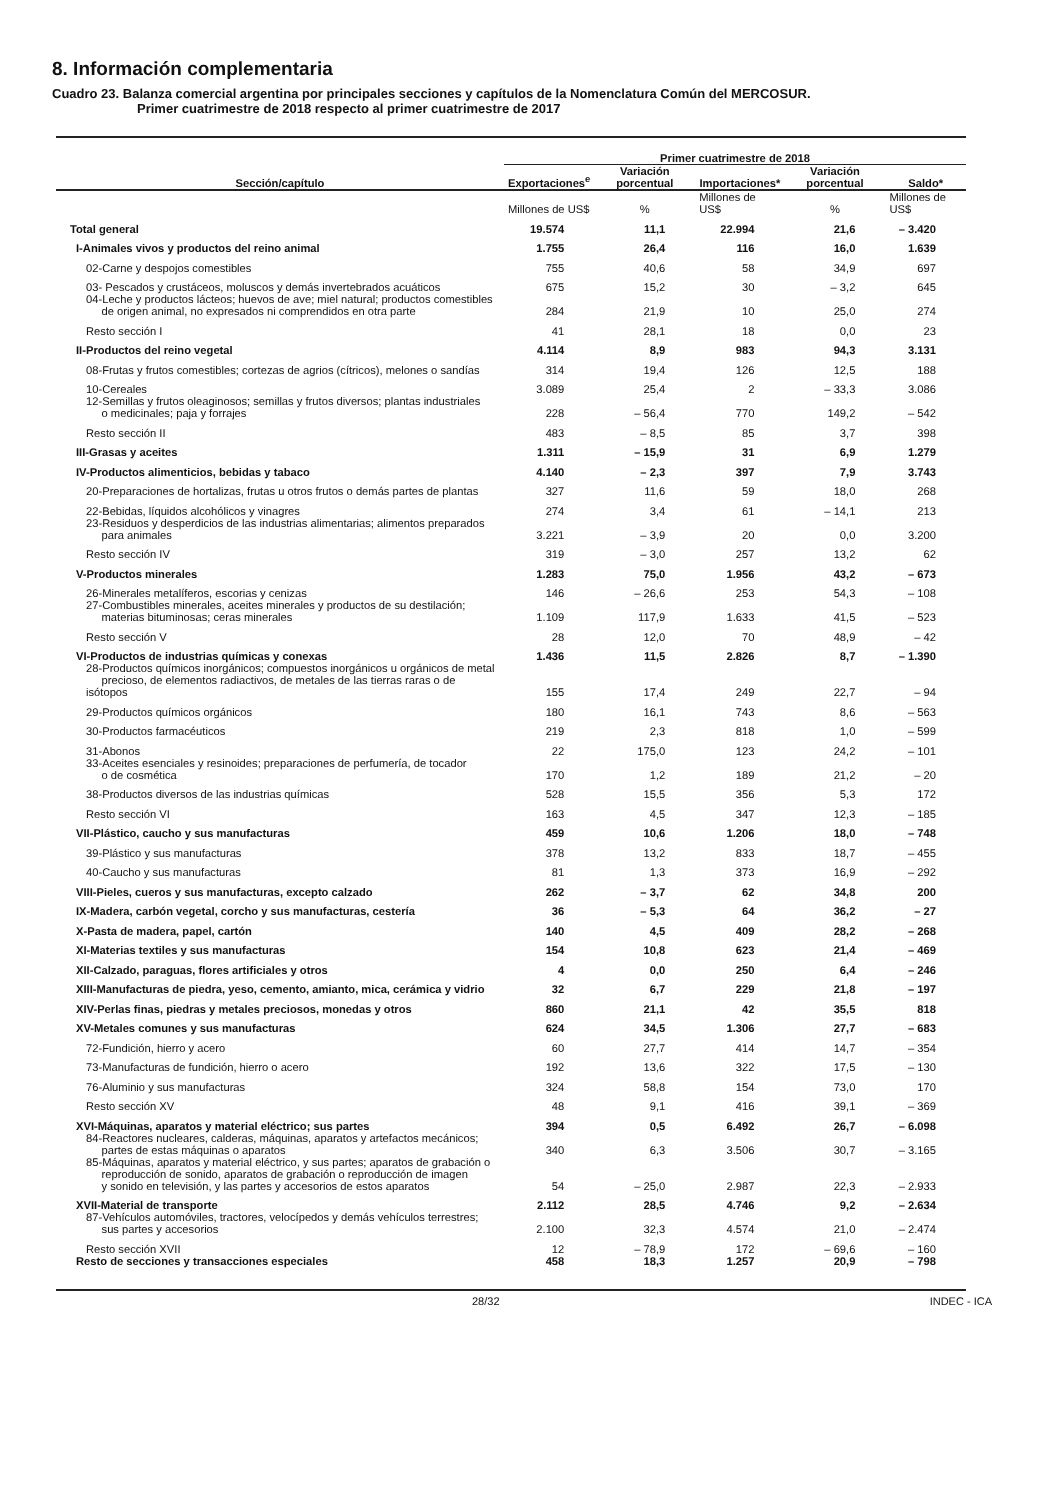8. Información complementaria
Cuadro 23. Balanza comercial argentina por principales secciones y capítulos de la Nomenclatura Común del MERCOSUR.
Primer cuatrimestre de 2018 respecto al primer cuatrimestre de 2017
| Sección/capítulo | Primer cuatrimestre de 2018 | | | | |
| --- | --- | --- | --- | --- | --- |
| | Exportaciones<sup>e</sup> | Variación porcentual | Importaciones* | Variación porcentual | Saldo* |
| | Millones de US$ | % | Millones de US$ | % | Millones de US$ |
| Total general | 19.574 | 11,1 | 22.994 | 21,6 | – 3.420 |
| I-Animales vivos y productos del reino animal | 1.755 | 26,4 | 116 | 16,0 | 1.639 |
| 02-Carne y despojos comestibles | 755 | 40,6 | 58 | 34,9 | 697 |
| 03- Pescados y crustáceos, moluscos y demás invertebrados acuáticos | 675 | 15,2 | 30 | – 3,2 | 645 |
| 04-Leche y productos lácteos; huevos de ave; miel natural; productos comestibles de origen animal, no expresados ni comprendidos en otra parte | 284 | 21,9 | 10 | 25,0 | 274 |
| Resto sección I | 41 | 28,1 | 18 | 0,0 | 23 |
| II-Productos del reino vegetal | 4.114 | 8,9 | 983 | 94,3 | 3.131 |
| 08-Frutas y frutos comestibles; cortezas de agrios (cítricos), melones o sandías | 314 | 19,4 | 126 | 12,5 | 188 |
| 10-Cereales | 3.089 | 25,4 | 2 | – 33,3 | 3.086 |
| 12-Semillas y frutos oleaginosos; semillas y frutos diversos; plantas industriales o medicinales; paja y forrajes | 228 | – 56,4 | 770 | 149,2 | – 542 |
| Resto sección II | 483 | – 8,5 | 85 | 3,7 | 398 |
| III-Grasas y aceites | 1.311 | – 15,9 | 31 | 6,9 | 1.279 |
| IV-Productos alimenticios, bebidas y tabaco | 4.140 | – 2,3 | 397 | 7,9 | 3.743 |
| 20-Preparaciones de hortalizas, frutas u otros frutos o demás partes de plantas | 327 | 11,6 | 59 | 18,0 | 268 |
| 22-Bebidas, líquidos alcohólicos y vinagres | 274 | 3,4 | 61 | – 14,1 | 213 |
| 23-Residuos y desperdicios de las industrias alimentarias; alimentos preparados para animales | 3.221 | – 3,9 | 20 | 0,0 | 3.200 |
| Resto sección IV | 319 | – 3,0 | 257 | 13,2 | 62 |
| V-Productos minerales | 1.283 | 75,0 | 1.956 | 43,2 | – 673 |
| 26-Minerales metalíferos, escorias y cenizas | 146 | – 26,6 | 253 | 54,3 | – 108 |
| 27-Combustibles minerales, aceites minerales y productos de su destilación; materias bituminosas; ceras minerales | 1.109 | 117,9 | 1.633 | 41,5 | – 523 |
| Resto sección V | 28 | 12,0 | 70 | 48,9 | – 42 |
| VI-Productos de industrias químicas y conexas | 1.436 | 11,5 | 2.826 | 8,7 | – 1.390 |
| 28-Productos químicos inorgánicos; compuestos inorgánicos u orgánicos de metal precioso, de elementos radiactivos, de metales de las tierras raras o de isótopos | 155 | 17,4 | 249 | 22,7 | – 94 |
| 29-Productos químicos orgánicos | 180 | 16,1 | 743 | 8,6 | – 563 |
| 30-Productos farmacéuticos | 219 | 2,3 | 818 | 1,0 | – 599 |
| 31-Abonos | 22 | 175,0 | 123 | 24,2 | – 101 |
| 33-Aceites esenciales y resinoides; preparaciones de perfumería, de tocador o de cosmética | 170 | 1,2 | 189 | 21,2 | – 20 |
| 38-Productos diversos de las industrias químicas | 528 | 15,5 | 356 | 5,3 | 172 |
| Resto sección VI | 163 | 4,5 | 347 | 12,3 | – 185 |
| VII-Plástico, caucho y sus manufacturas | 459 | 10,6 | 1.206 | 18,0 | – 748 |
| 39-Plástico y sus manufacturas | 378 | 13,2 | 833 | 18,7 | – 455 |
| 40-Caucho y sus manufacturas | 81 | 1,3 | 373 | 16,9 | – 292 |
| VIII-Pieles, cueros y sus manufacturas, excepto calzado | 262 | – 3,7 | 62 | 34,8 | 200 |
| IX-Madera, carbón vegetal, corcho y sus manufacturas, cestería | 36 | – 5,3 | 64 | 36,2 | – 27 |
| X-Pasta de madera, papel, cartón | 140 | 4,5 | 409 | 28,2 | – 268 |
| XI-Materias textiles y sus manufacturas | 154 | 10,8 | 623 | 21,4 | – 469 |
| XII-Calzado, paraguas, flores artificiales y otros | 4 | 0,0 | 250 | 6,4 | – 246 |
| XIII-Manufacturas de piedra, yeso, cemento, amianto, mica, cerámica y vidrio | 32 | 6,7 | 229 | 21,8 | – 197 |
| XIV-Perlas finas, piedras y metales preciosos, monedas y otros | 860 | 21,1 | 42 | 35,5 | 818 |
| XV-Metales comunes y sus manufacturas | 624 | 34,5 | 1.306 | 27,7 | – 683 |
| 72-Fundición, hierro y acero | 60 | 27,7 | 414 | 14,7 | – 354 |
| 73-Manufacturas de fundición, hierro o acero | 192 | 13,6 | 322 | 17,5 | – 130 |
| 76-Aluminio y sus manufacturas | 324 | 58,8 | 154 | 73,0 | 170 |
| Resto sección XV | 48 | 9,1 | 416 | 39,1 | – 369 |
| XVI-Máquinas, aparatos y material eléctrico; sus partes | 394 | 0,5 | 6.492 | 26,7 | – 6.098 |
| 84-Reactores nucleares, calderas, máquinas, aparatos y artefactos mecánicos; partes de estas máquinas o aparatos | 340 | 6,3 | 3.506 | 30,7 | – 3.165 |
| 85-Máquinas, aparatos y material eléctrico, y sus partes; aparatos de grabación o reproducción de sonido, aparatos de grabación o reproducción de imagen y sonido en televisión, y las partes y accesorios de estos aparatos | 54 | – 25,0 | 2.987 | 22,3 | – 2.933 |
| XVII-Material de transporte | 2.112 | 28,5 | 4.746 | 9,2 | – 2.634 |
| 87-Vehículos automóviles, tractores, velocípedos y demás vehículos terrestres; sus partes y accesorios | 2.100 | 32,3 | 4.574 | 21,0 | – 2.474 |
| Resto sección XVII | 12 | – 78,9 | 172 | – 69,6 | – 160 |
| Resto de secciones y transacciones especiales | 458 | 18,3 | 1.257 | 20,9 | – 798 |
28/32 INDEC - ICA